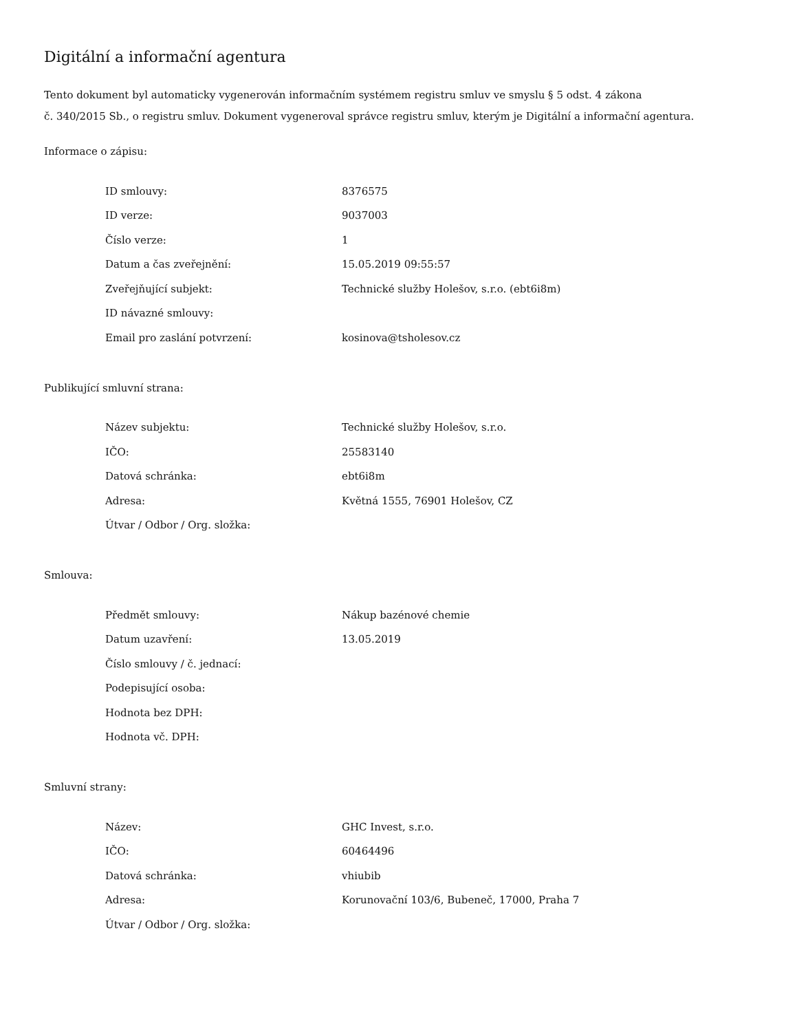Digitální a informační agentura
Tento dokument byl automaticky vygenerován informačním systémem registru smluv ve smyslu § 5 odst. 4 zákona
č. 340/2015 Sb., o registru smluv. Dokument vygeneroval správce registru smluv, kterým je Digitální a informační agentura.
Informace o zápisu:
| ID smlouvy: | 8376575 |
| ID verze: | 9037003 |
| Číslo verze: | 1 |
| Datum a čas zveřejnění: | 15.05.2019 09:55:57 |
| Zveřejňující subjekt: | Technické služby Holešov, s.r.o. (ebt6i8m) |
| ID návazné smlouvy: | |
| Email pro zaslání potvrzení: | kosinova@tsholesov.cz |
Publikující smluvní strana:
| Název subjektu: | Technické služby Holešov, s.r.o. |
| IČO: | 25583140 |
| Datová schránka: | ebt6i8m |
| Adresa: | Květná 1555, 76901 Holešov, CZ |
| Útvar / Odbor / Org. složka: | |
Smlouva:
| Předmět smlouvy: | Nákup bazénové chemie |
| Datum uzavření: | 13.05.2019 |
| Číslo smlouvy / č. jednací: | |
| Podepisující osoba: | |
| Hodnota bez DPH: | |
| Hodnota vč. DPH: | |
Smluvní strany:
| Název: | GHC Invest, s.r.o. |
| IČO: | 60464496 |
| Datová schránka: | vhiubib |
| Adresa: | Korunovační 103/6, Bubeneč, 17000, Praha 7 |
| Útvar / Odbor / Org. složka: | |